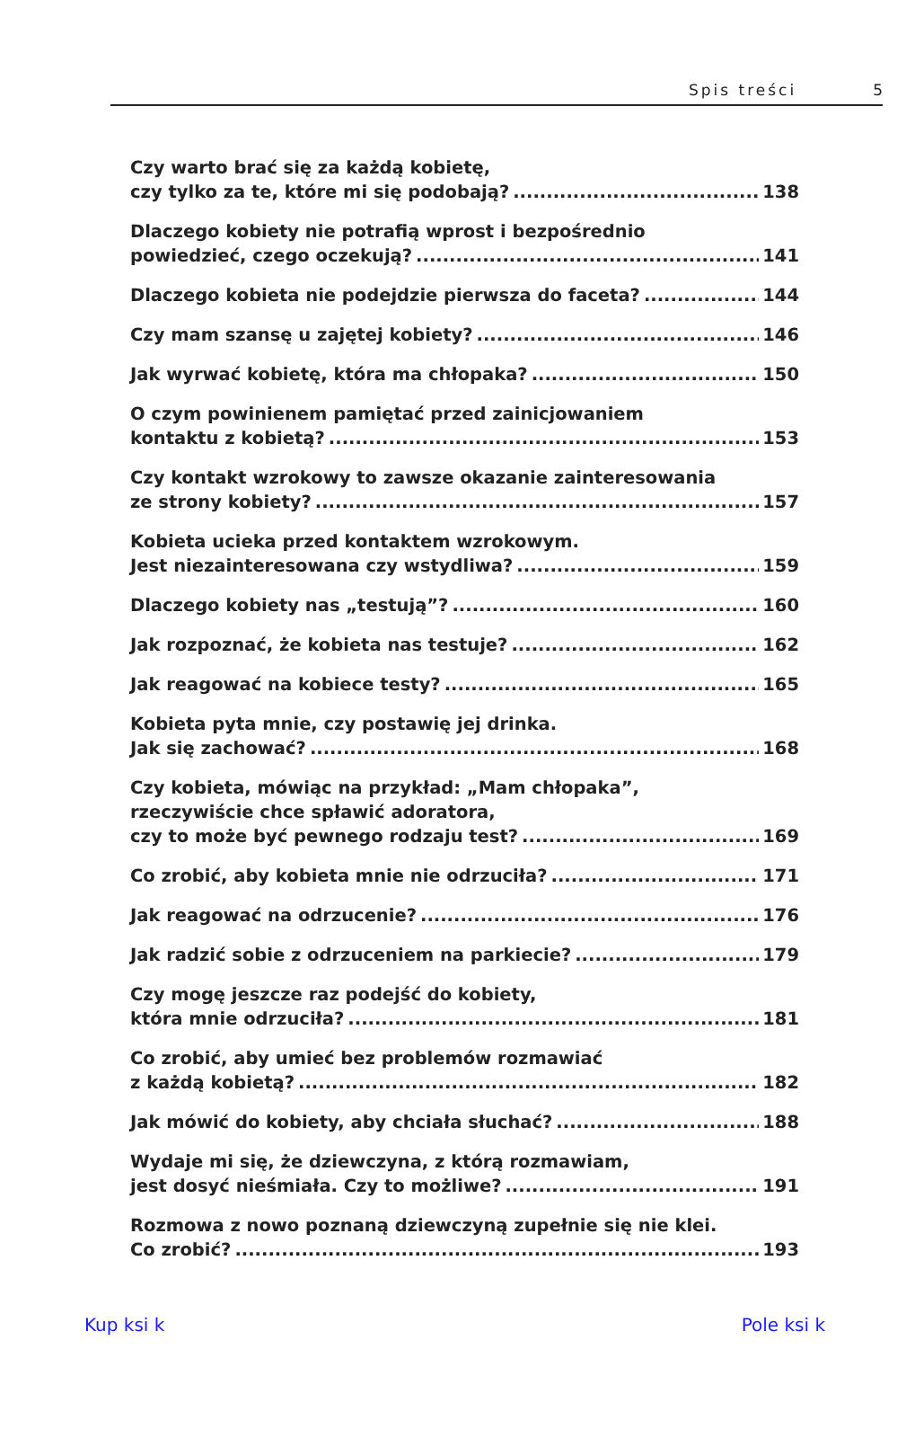Spis treści 5
Czy warto brać się za każdą kobietę,
czy tylko za te, które mi się podobają? 138
Dlaczego kobiety nie potrafią wprost i bezpośrednio
powiedzieć, czego oczekują? 141
Dlaczego kobieta nie podejdzie pierwsza do faceta? 144
Czy mam szansę u zajętej kobiety? 146
Jak wyrwać kobietę, która ma chłopaka? 150
O czym powinienem pamiętać przed zainicjowaniem
kontaktu z kobietą? 153
Czy kontakt wzrokowy to zawsze okazanie zainteresowania
ze strony kobiety? 157
Kobieta ucieka przed kontaktem wzrokowym.
Jest niezainteresowana czy wstydliwa? 159
Dlaczego kobiety nas „testują”? 160
Jak rozpoznać, że kobieta nas testuje? 162
Jak reagować na kobiece testy? 165
Kobieta pyta mnie, czy postawię jej drinka.
Jak się zachować? 168
Czy kobieta, mówiąc na przykład: „Mam chłopaka”,
rzeczywiście chce spławić adoratora,
czy to może być pewnego rodzaju test? 169
Co zrobić, aby kobieta mnie nie odrzuciła? 171
Jak reagować na odrzucenie? 176
Jak radzić sobie z odrzuceniem na parkiecie? 179
Czy mogę jeszcze raz podejść do kobiety,
która mnie odrzuciła? 181
Co zrobić, aby umieć bez problemów rozmawiać
z każdą kobietą? 182
Jak mówić do kobiety, aby chciała słuchać? 188
Wydaje mi się, że dziewczyna, z którą rozmawiam,
jest dosyć nieśmiała. Czy to możliwe? 191
Rozmowa z nowo poznaną dziewczyną zupełnie się nie klei.
Co zrobić? 193
Kup ksi k Pole ksi k